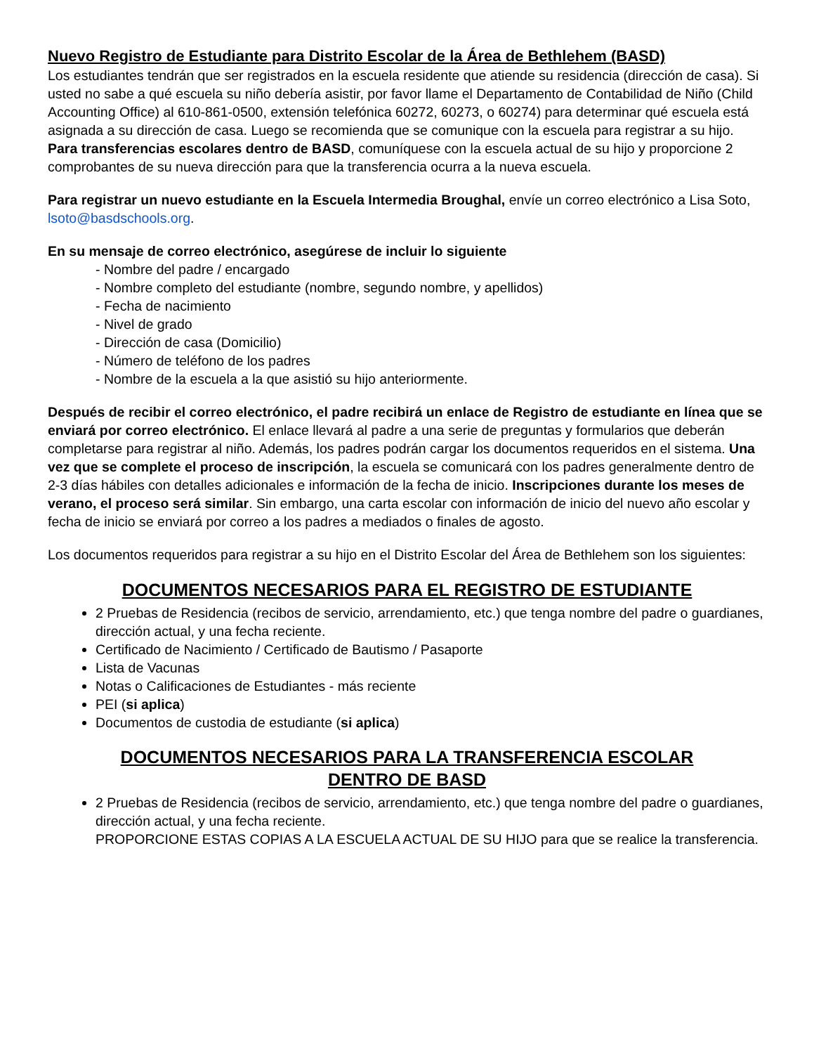Nuevo Registro de Estudiante para Distrito Escolar de la Área de Bethlehem (BASD)
Los estudiantes tendrán que ser registrados en la escuela residente que atiende su residencia (dirección de casa). Si usted no sabe a qué escuela su niño debería asistir, por favor llame el Departamento de Contabilidad de Niño (Child Accounting Office) al 610-861-0500, extensión telefónica 60272, 60273, o 60274) para determinar qué escuela está asignada a su dirección de casa. Luego se recomienda que se comunique con la escuela para registrar a su hijo. Para transferencias escolares dentro de BASD, comuníquese con la escuela actual de su hijo y proporcione 2 comprobantes de su nueva dirección para que la transferencia ocurra a la nueva escuela.
Para registrar un nuevo estudiante en la Escuela Intermedia Broughal, envíe un correo electrónico a Lisa Soto, lsoto@basdschools.org.
En su mensaje de correo electrónico, asegúrese de incluir lo siguiente
- Nombre del padre / encargado
- Nombre completo del estudiante (nombre, segundo nombre, y apellidos)
- Fecha de nacimiento
- Nivel de grado
- Dirección de casa (Domicilio)
- Número de teléfono de los padres
- Nombre de la escuela a la que asistió su hijo anteriormente.
Después de recibir el correo electrónico, el padre recibirá un enlace de Registro de estudiante en línea que se enviará por correo electrónico. El enlace llevará al padre a una serie de preguntas y formularios que deberán completarse para registrar al niño. Además, los padres podrán cargar los documentos requeridos en el sistema. Una vez que se complete el proceso de inscripción, la escuela se comunicará con los padres generalmente dentro de 2-3 días hábiles con detalles adicionales e información de la fecha de inicio. Inscripciones durante los meses de verano, el proceso será similar. Sin embargo, una carta escolar con información de inicio del nuevo año escolar y fecha de inicio se enviará por correo a los padres a mediados o finales de agosto.
Los documentos requeridos para registrar a su hijo en el Distrito Escolar del Área de Bethlehem son los siguientes:
DOCUMENTOS NECESARIOS PARA EL REGISTRO DE ESTUDIANTE
2 Pruebas de Residencia (recibos de servicio, arrendamiento, etc.) que tenga nombre del padre o guardianes, dirección actual, y una fecha reciente.
Certificado de Nacimiento / Certificado de Bautismo / Pasaporte
Lista de Vacunas
Notas o Calificaciones de Estudiantes - más reciente
PEI (si aplica)
Documentos de custodia de estudiante (si aplica)
DOCUMENTOS NECESARIOS PARA LA TRANSFERENCIA ESCOLAR
DENTRO DE BASD
2 Pruebas de Residencia (recibos de servicio, arrendamiento, etc.) que tenga nombre del padre o guardianes, dirección actual, y una fecha reciente.
PROPORCIONE ESTAS COPIAS A LA ESCUELA ACTUAL DE SU HIJO para que se realice la transferencia.